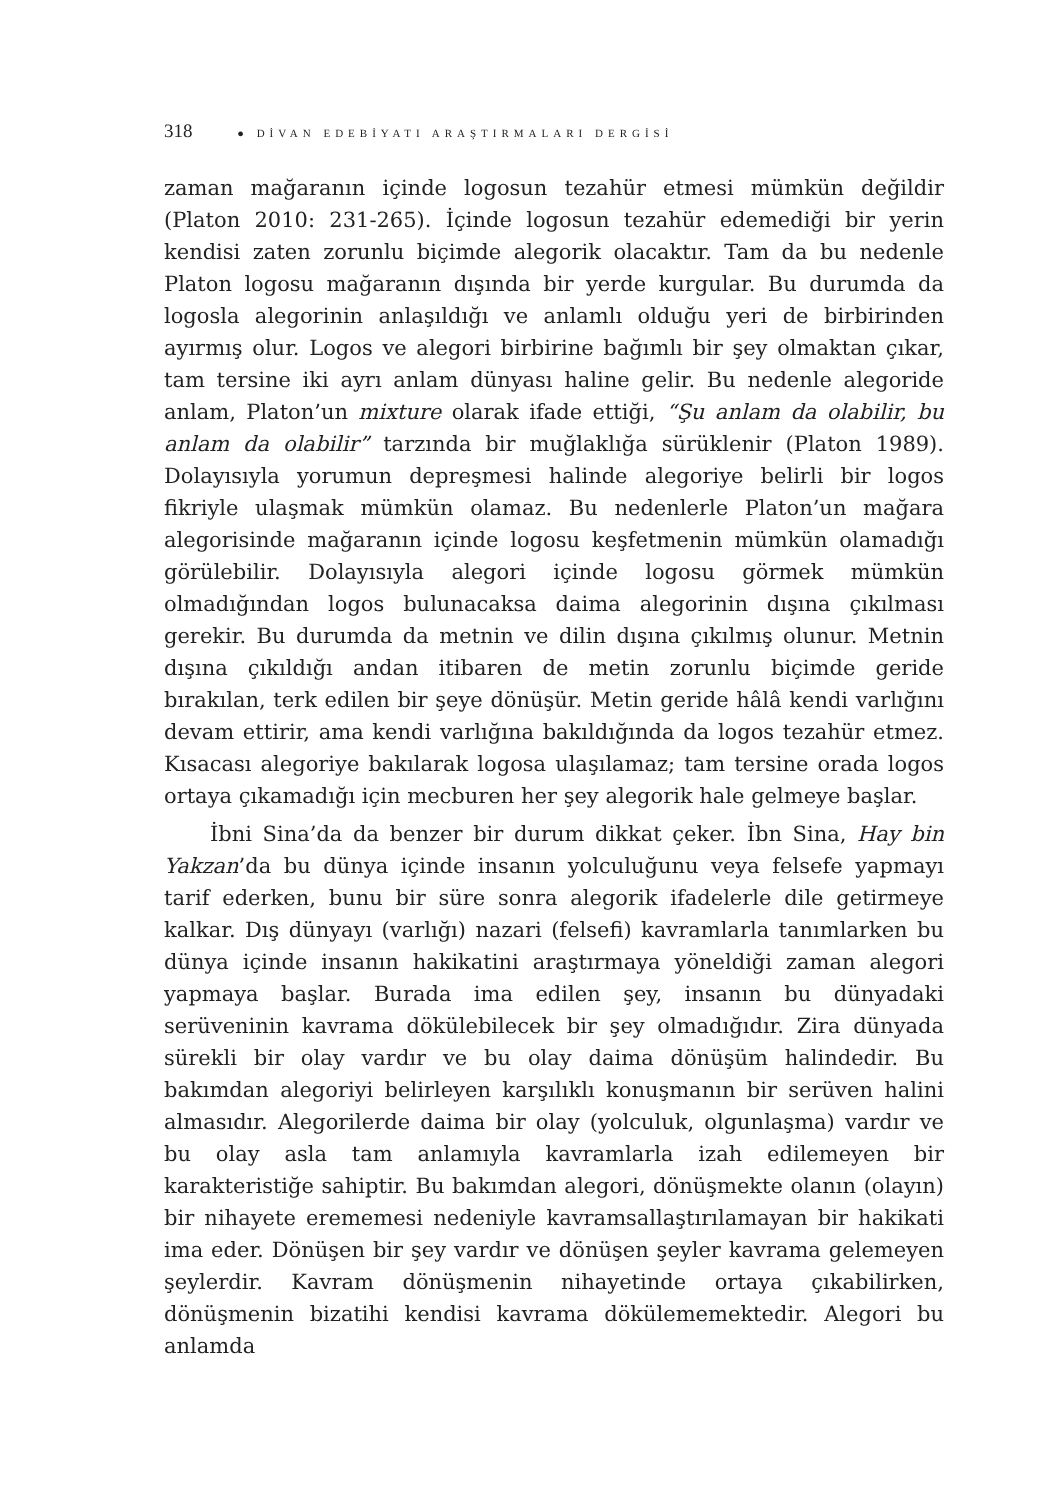318 ● DİVAN EDEBİYATI ARAŞTIRMALARI DERGİSİ
zaman mağaranın içinde logosun tezahür etmesi mümkün değildir (Platon 2010: 231-265). İçinde logosun tezahür edemediği bir yerin kendisi zaten zorunlu biçimde alegorik olacaktır. Tam da bu nedenle Platon logosu mağaranın dışında bir yerde kurgular. Bu durumda da logosla alegorinin anlaşıldığı ve anlamlı olduğu yeri de birbirinden ayırmış olur. Logos ve alegori birbirine bağımlı bir şey olmaktan çıkar, tam tersine iki ayrı anlam dünyası haline gelir. Bu nedenle alegoride anlam, Platon’un mixture olarak ifade ettiği, “Şu anlam da olabilir, bu anlam da olabilir” tarzında bir muğlaklığa sürüklenir (Platon 1989). Dolayısıyla yorumun depreşmesi halinde alegoriye belirli bir logos fikriyle ulaşmak mümkün olamaz. Bu nedenlerle Platon’un mağara alegorisinde mağaranın içinde logosu keşfetmenin mümkün olamadığı görülebilir. Dolayısıyla alegori içinde logosu görmek mümkün olmadığından logos bulunacaksa daima alegorinin dışına çıkılması gerekir. Bu durumda da metnin ve dilin dışına çıkılmış olunur. Metnin dışına çıkıldığı andan itibaren de metin zorunlu biçimde geride bırakılan, terk edilen bir şeye dönüşür. Metin geride hâlâ kendi varlığını devam ettirir, ama kendi varlığına bakıldığında da logos tezahür etmez. Kısacası alegoriye bakılarak logosa ulaşılamaz; tam tersine orada logos ortaya çıkamadığı için mecburen her şey alegorik hale gelmeye başlar.
İbni Sina’da da benzer bir durum dikkat çeker. İbn Sina, Hay bin Yakzan’da bu dünya içinde insanın yolculuğunu veya felsefe yapmayı tarif ederken, bunu bir süre sonra alegorik ifadelerle dile getirmeye kalkar. Dış dünyayı (varlığı) nazari (felsefi) kavramlarla tanımlarken bu dünya içinde insanın hakikatini araştırmaya yöneldiği zaman alegori yapmaya başlar. Burada ima edilen şey, insanın bu dünyadaki serüveninin kavrama dökülebilecek bir şey olmadığıdır. Zira dünyada sürekli bir olay vardır ve bu olay daima dönüşüm halindedir. Bu bakımdan alegoriyi belirleyen karşılıklı konuşmanın bir serüven halini almasıdır. Alegorilerde daima bir olay (yolculuk, olgunlaşma) vardır ve bu olay asla tam anlamıyla kavramlarla izah edilemeyen bir karakteristiğe sahiptir. Bu bakımdan alegori, dönüşmekte olanın (olayın) bir nihayete erememesi nedeniyle kavramsallaştırılamayan bir hakikati ima eder. Dönüşen bir şey vardır ve dönüşen şeyler kavrama gelemeyen şeylerdir. Kavram dönüşmenin nihayetinde ortaya çıkabilirken, dönüşmenin bizatihi kendisi kavrama dökülememektedir. Alegori bu anlamda